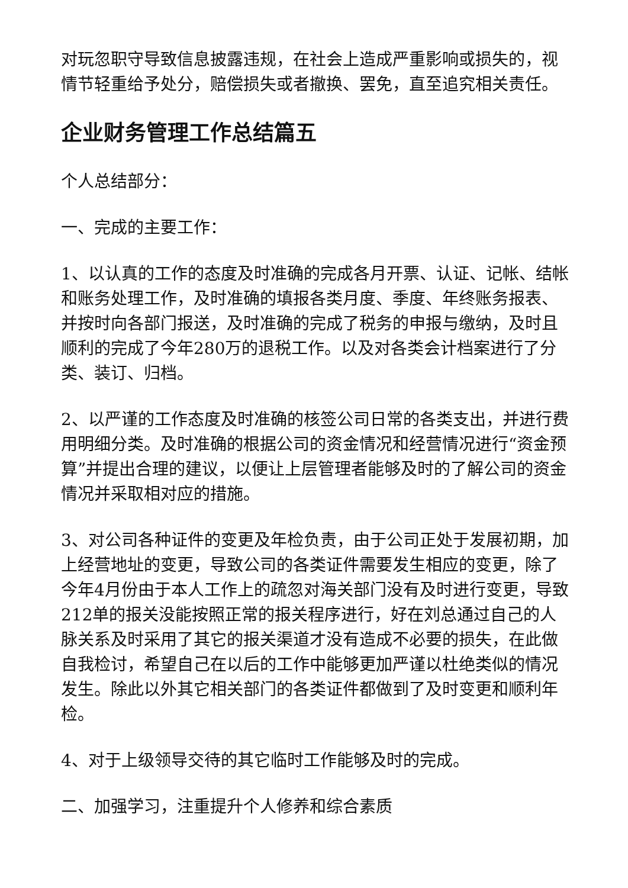对玩忽职守导致信息披露违规，在社会上造成严重影响或损失的，视情节轻重给予处分，赔偿损失或者撤换、罢免，直至追究相关责任。
企业财务管理工作总结篇五
个人总结部分：
一、完成的主要工作：
1、以认真的工作的态度及时准确的完成各月开票、认证、记帐、结帐和账务处理工作，及时准确的填报各类月度、季度、年终账务报表、并按时向各部门报送，及时准确的完成了税务的申报与缴纳，及时且顺利的完成了今年280万的退税工作。以及对各类会计档案进行了分类、装订、归档。
2、以严谨的工作态度及时准确的核签公司日常的各类支出，并进行费用明细分类。及时准确的根据公司的资金情况和经营情况进行“资金预算”并提出合理的建议，以便让上层管理者能够及时的了解公司的资金情况并采取相对应的措施。
3、对公司各种证件的变更及年检负责，由于公司正处于发展初期，加上经营地址的变更，导致公司的各类证件需要发生相应的变更，除了今年4月份由于本人工作上的疏忽对海关部门没有及时进行变更，导致212单的报关没能按照正常的报关程序进行，好在刘总通过自己的人脉关系及时采用了其它的报关渠道才没有造成不必要的损失，在此做自我检讨，希望自己在以后的工作中能够更加严谨以杜绝类似的情况发生。除此以外其它相关部门的各类证件都做到了及时变更和顺利年检。
4、对于上级领导交待的其它临时工作能够及时的完成。
二、加强学习，注重提升个人修养和综合素质